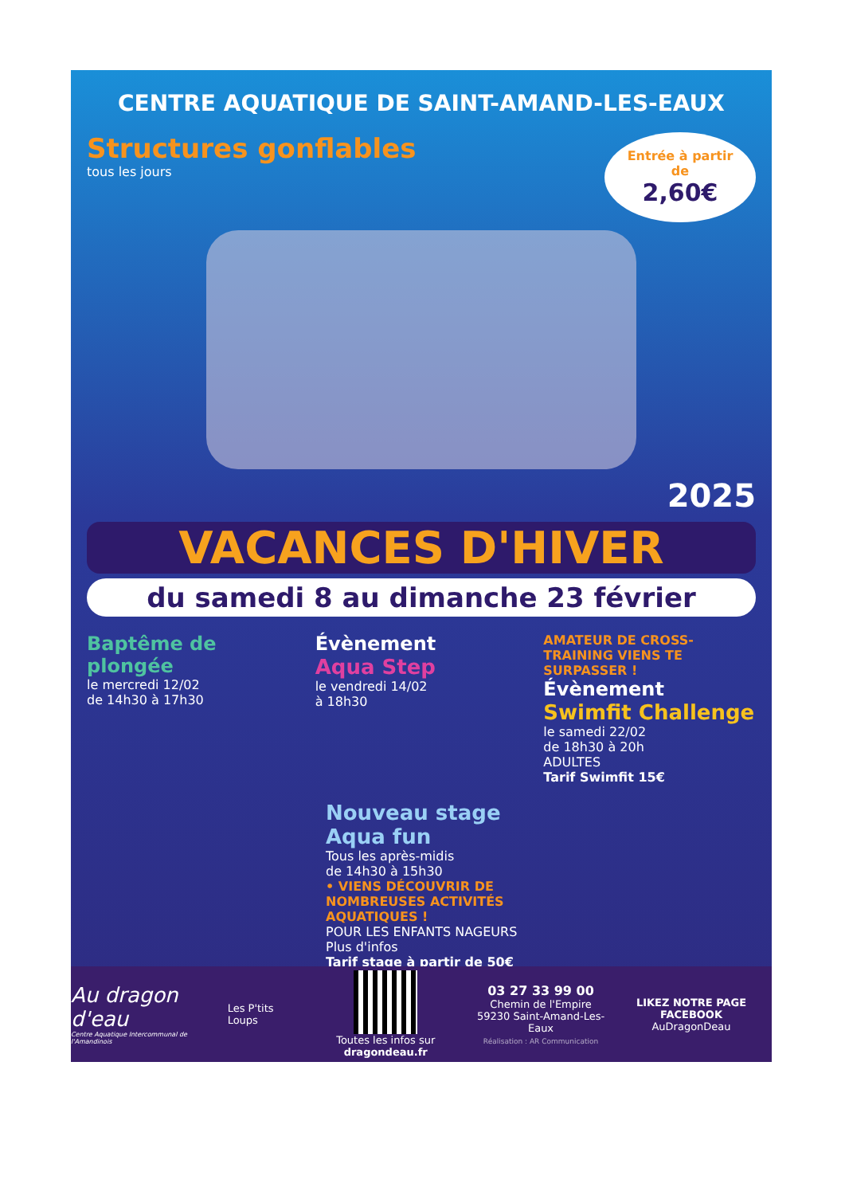CENTRE AQUATIQUE DE SAINT-AMAND-LES-EAUX
Structures gonflables
tous les jours
Entrée à partir de
2,60€
2025
VACANCES D'HIVER
du samedi 8 au dimanche 23 février
Baptême de plongée
le mercredi 12/02
de 14h30 à 17h30
Évènement
Aqua Step
le vendredi 14/02
à 18h30
AMATEUR DE CROSS-TRAINING VIENS TE SURPASSER !
Évènement
Swimfit Challenge
le samedi 22/02
de 18h30 à 20h
ADULTES
Tarif Swimfit 15€
Nouveau stage Aqua fun
Tous les après-midis
de 14h30 à 15h30
• VIENS DÉCOUVRIR DE NOMBREUSES ACTIVITÉS AQUATIQUES !
POUR LES ENFANTS NAGEURS
Plus d'infos
Tarif stage à partir de 50€
Au dragon d'eau
Centre Aquatique Intercommunal de l'Amandinois
Les P'tits Loups
Toutes les infos sur dragondeau.fr
03 27 33 99 00
Chemin de l'Empire
59230 Saint-Amand-Les-Eaux
Réalisation : AR Communication
LIKEZ NOTRE PAGE FACEBOOK
AuDragonDeau